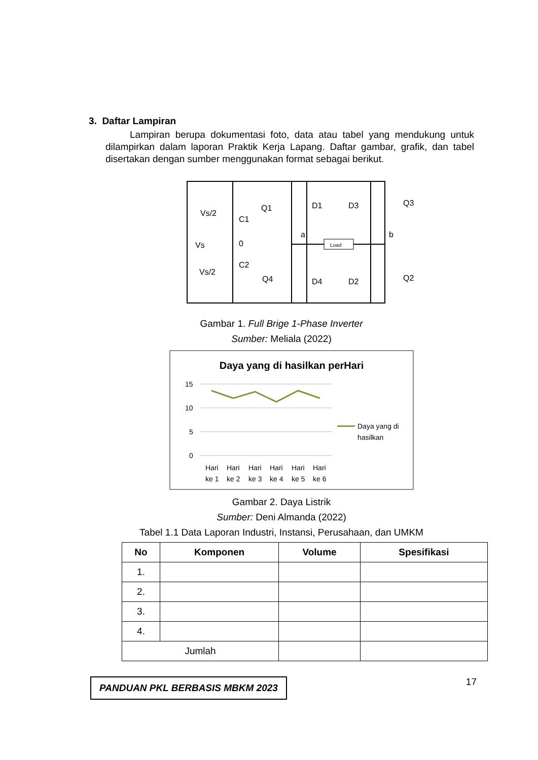3. Daftar Lampiran
Lampiran berupa dokumentasi foto, data atau tabel yang mendukung untuk dilampirkan dalam laporan Praktik Kerja Lapang. Daftar gambar, grafik, dan tabel disertakan dengan sumber menggunakan format sebagai berikut.
Load
Vs/2
C1
Vs
0
C2
Vs/2
Q1
D1
D3
Q3
a
b
Q4
D4
D2
Q2
Gambar 1. Full Brige 1-Phase Inverter
Sumber: Meliala (2022)
Daya yang di hasilkan perHari
15
10
5
0
Hari
Hari
Hari
Hari
Hari
Hari
ke 1
ke 2
ke 3
ke 4
ke 5
ke 6
Daya yang di
hasilkan
Gambar 2. Daya Listrik
Sumber: Deni Almanda (2022)
Tabel 1.1 Data Laporan Industri, Instansi, Perusahaan, dan UMKM
| No | Komponen | Volume | Spesifikasi |
| --- | --- | --- | --- |
| 1. | | | |
| 2. | | | |
| 3. | | | |
| 4. | | | |
| Jumlah | | | |
PANDUAN PKL BERBASIS MBKM 2023
17